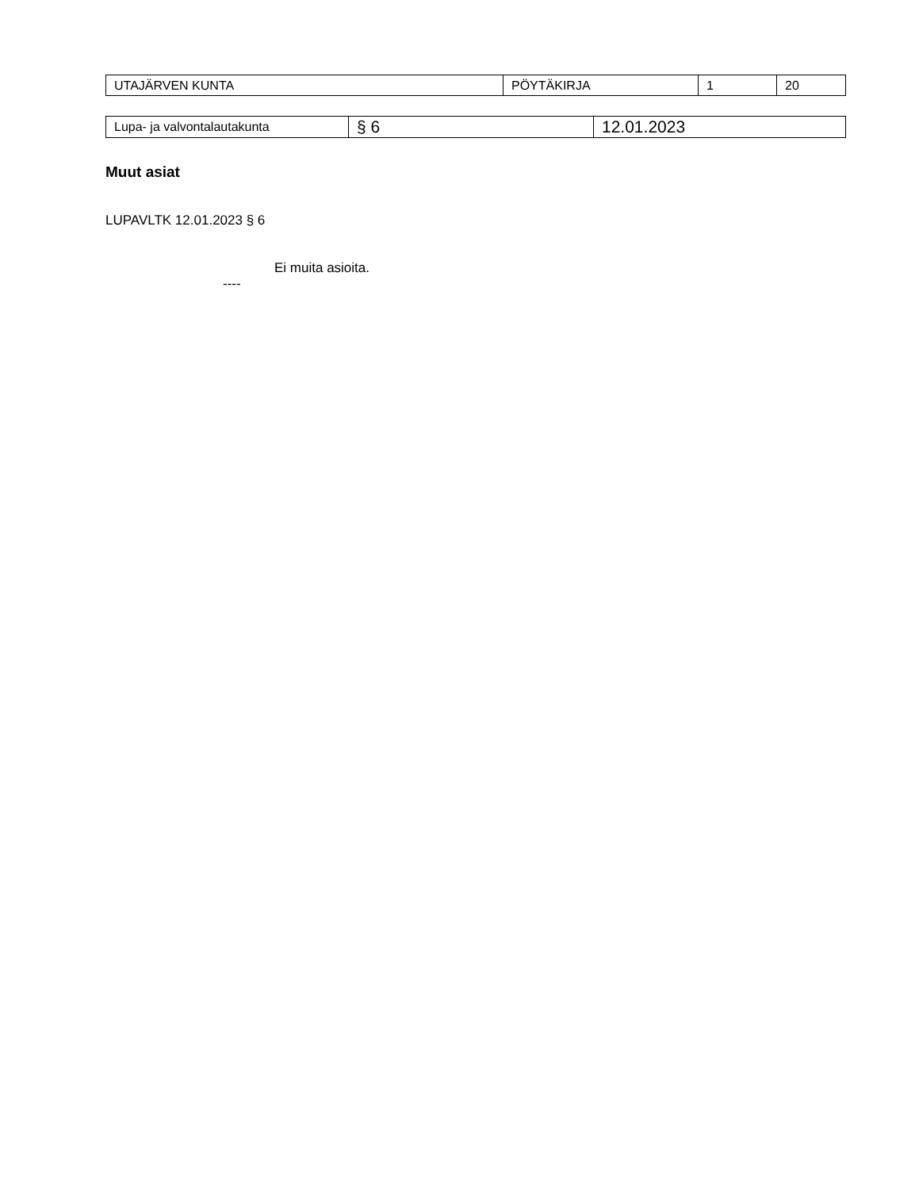| UTAJÄRVEN KUNTA | PÖYTÄKIRJA | 1 | 20 |
| Lupa- ja valvontalautakunta | § 6 | 12.01.2023 |
Muut asiat
LUPAVLTK 12.01.2023 § 6
Ei muita asioita.
----